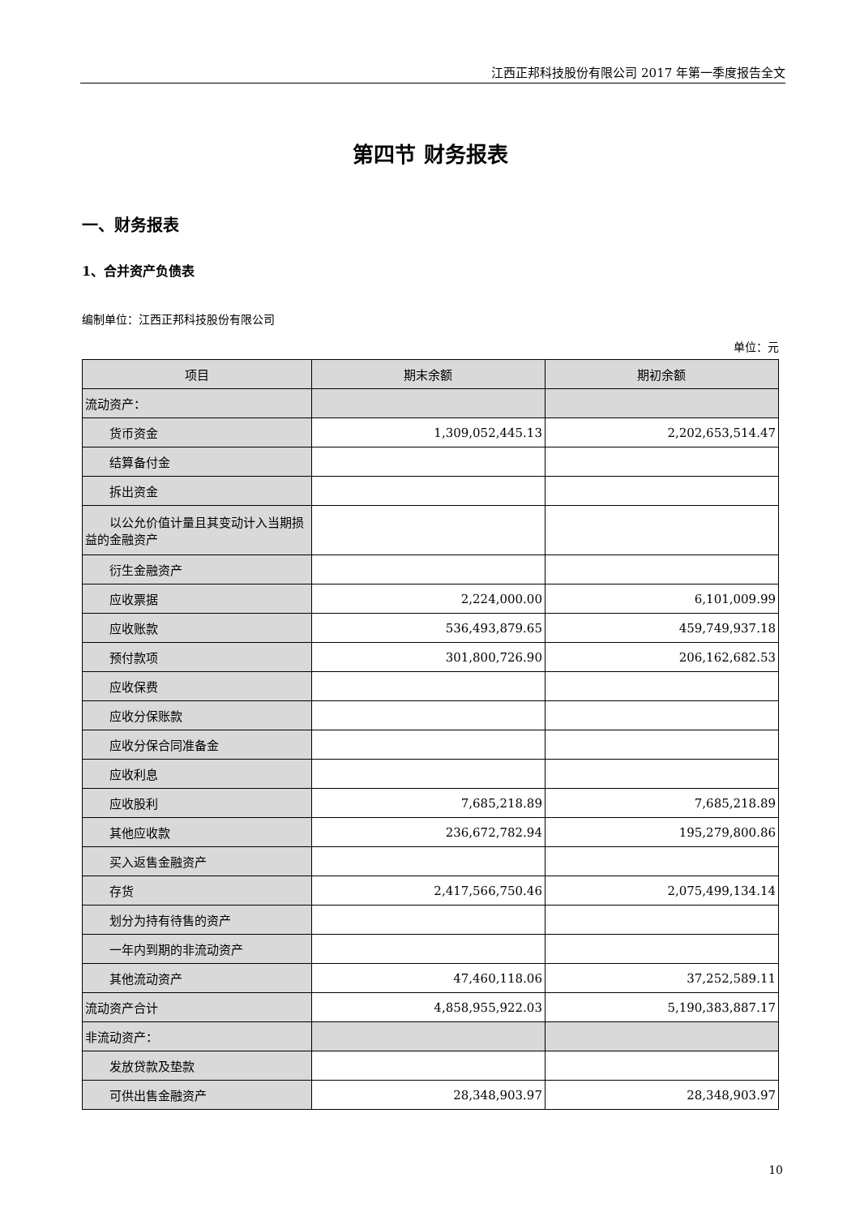江西正邦科技股份有限公司 2017 年第一季度报告全文
第四节 财务报表
一、财务报表
1、合并资产负债表
编制单位：江西正邦科技股份有限公司
单位：元
| 项目 | 期末余额 | 期初余额 |
| --- | --- | --- |
| 流动资产： | | |
| 货币资金 | 1,309,052,445.13 | 2,202,653,514.47 |
| 结算备付金 | | |
| 拆出资金 | | |
| 以公允价值计量且其变动计入当 期损益的金融资产 | | |
| 衍生金融资产 | | |
| 应收票据 | 2,224,000.00 | 6,101,009.99 |
| 应收账款 | 536,493,879.65 | 459,749,937.18 |
| 预付款项 | 301,800,726.90 | 206,162,682.53 |
| 应收保费 | | |
| 应收分保账款 | | |
| 应收分保合同准备金 | | |
| 应收利息 | | |
| 应收股利 | 7,685,218.89 | 7,685,218.89 |
| 其他应收款 | 236,672,782.94 | 195,279,800.86 |
| 买入返售金融资产 | | |
| 存货 | 2,417,566,750.46 | 2,075,499,134.14 |
| 划分为持有待售的资产 | | |
| 一年内到期的非流动资产 | | |
| 其他流动资产 | 47,460,118.06 | 37,252,589.11 |
| 流动资产合计 | 4,858,955,922.03 | 5,190,383,887.17 |
| 非流动资产： | | |
| 发放贷款及垫款 | | |
| 可供出售金融资产 | 28,348,903.97 | 28,348,903.97 |
10